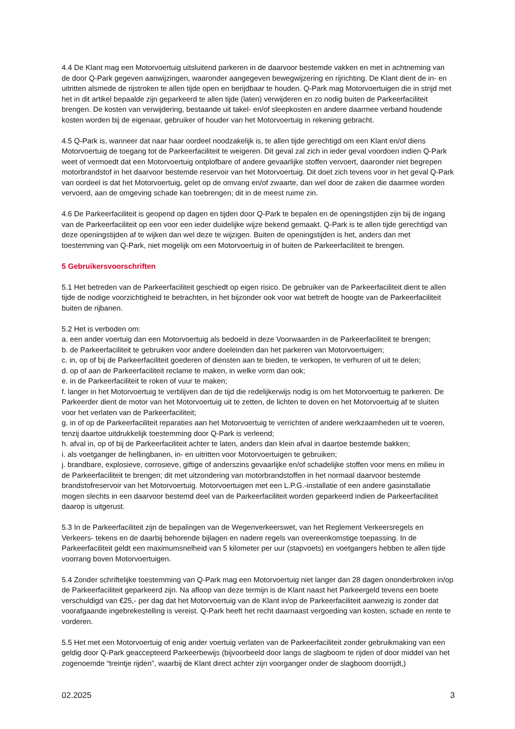4.4 De Klant mag een Motorvoertuig uitsluitend parkeren in de daarvoor bestemde vakken en met in achtneming van de door Q-Park gegeven aanwijzingen, waaronder aangegeven bewegwijzering en rijrichting. De Klant dient de in- en uitritten alsmede de rijstroken te allen tijde open en berijdbaar te houden. Q-Park mag Motorvoertuigen die in strijd met het in dit artikel bepaalde zijn geparkeerd te allen tijde (laten) verwijderen en zo nodig buiten de Parkeerfaciliteit brengen. De kosten van verwijdering, bestaande uit takel- en/of sleepkosten en andere daarmee verband houdende kosten worden bij de eigenaar, gebruiker of houder van het Motorvoertuig in rekening gebracht.
4.5 Q-Park is, wanneer dat naar haar oordeel noodzakelijk is, te allen tijde gerechtigd om een Klant en/of diens Motorvoertuig de toegang tot de Parkeerfaciliteit te weigeren. Dit geval zal zich in ieder geval voordoen indien Q-Park weet of vermoedt dat een Motorvoertuig ontplofbare of andere gevaarlijke stoffen vervoert, daaronder niet begrepen motorbrandstof in het daarvoor bestemde reservoir van het Motorvoertuig. Dit doet zich tevens voor in het geval Q-Park van oordeel is dat het Motorvoertuig, gelet op de omvang en/of zwaarte, dan wel door de zaken die daarmee worden vervoerd, aan de omgeving schade kan toebrengen; dit in de meest ruime zin.
4.6 De Parkeerfaciliteit is geopend op dagen en tijden door Q-Park te bepalen en de openingstijden zijn bij de ingang van de Parkeerfaciliteit op een voor een ieder duidelijke wijze bekend gemaakt. Q-Park is te allen tijde gerechtigd van deze openingstijden af te wijken dan wel deze te wijzigen. Buiten de openingstijden is het, anders dan met toestemming van Q-Park, niet mogelijk om een Motorvoertuig in of buiten de Parkeerfaciliteit te brengen.
5 Gebruikersvoorschriften
5.1 Het betreden van de Parkeerfaciliteit geschiedt op eigen risico. De gebruiker van de Parkeerfaciliteit dient te allen tijde de nodige voorzichtigheid te betrachten, in het bijzonder ook voor wat betreft de hoogte van de Parkeerfaciliteit buiten de rijbanen.
5.2 Het is verboden om:
a. een ander voertuig dan een Motorvoertuig als bedoeld in deze Voorwaarden in de Parkeerfaciliteit te brengen;
b. de Parkeerfaciliteit te gebruiken voor andere doeleinden dan het parkeren van Motorvoertuigen;
c. in, op of bij de Parkeerfaciliteit goederen of diensten aan te bieden, te verkopen, te verhuren of uit te delen;
d. op of aan de Parkeerfaciliteit reclame te maken, in welke vorm dan ook;
e. in de Parkeerfaciliteit te roken of vuur te maken;
f. langer in het Motorvoertuig te verblijven dan de tijd die redelijkerwijs nodig is om het Motorvoertuig te parkeren. De Parkeerder dient de motor van het Motorvoertuig uit te zetten, de lichten te doven en het Motorvoertuig af te sluiten voor het verlaten van de Parkeerfaciliteit;
g. in of op de Parkeerfaciliteit reparaties aan het Motorvoertuig te verrichten of andere werkzaamheden uit te voeren, tenzij daartoe uitdrukkelijk toestemming door Q-Park is verleend;
h. afval in, op of bij de Parkeerfaciliteit achter te laten, anders dan klein afval in daartoe bestemde bakken;
i. als voetganger de hellingbanen, in- en uitritten voor Motorvoertuigen te gebruiken;
j. brandbare, explosieve, corrosieve, giftige of anderszins gevaarlijke en/of schadelijke stoffen voor mens en milieu in de Parkeerfaciliteit te brengen; dit met uitzondering van motorbrandstoffen in het normaal daarvoor bestemde brandstofreservoir van het Motorvoertuig. Motorvoertuigen met een L.P.G.-installatie of een andere gasinstallatie mogen slechts in een daarvoor bestemd deel van de Parkeerfaciliteit worden geparkeerd indien de Parkeerfaciliteit daarop is uitgerust.
5.3 In de Parkeerfaciliteit zijn de bepalingen van de Wegenverkeerswet, van het Reglement Verkeersregels en Verkeers- tekens en de daarbij behorende bijlagen en nadere regels van overeenkomstige toepassing. In de Parkeerfaciliteit geldt een maximumsnelheid van 5 kilometer per uur (stapvoets) en voetgangers hebben te allen tijde voorrang boven Motorvoertuigen.
5.4 Zonder schriftelijke toestemming van Q-Park mag een Motorvoertuig niet langer dan 28 dagen ononderbroken in/op de Parkeerfaciliteit geparkeerd zijn. Na afloop van deze termijn is de Klant naast het Parkeergeld tevens een boete verschuldigd van €25,- per dag dat het Motorvoertuig van de Klant in/op de Parkeerfaciliteit aanwezig is zonder dat voorafgaande ingebrekestelling is vereist. Q-Park heeft het recht daarnaast vergoeding van kosten, schade en rente te vorderen.
5.5 Het met een Motorvoertuig of enig ander voertuig verlaten van de Parkeerfaciliteit zonder gebruikmaking van een geldig door Q-Park geaccepteerd Parkeerbewijs (bijvoorbeeld door langs de slagboom te rijden of door middel van het zogenoemde “treintje rijden”, waarbij de Klant direct achter zijn voorganger onder de slagboom doorrijdt,)
02.2025 3